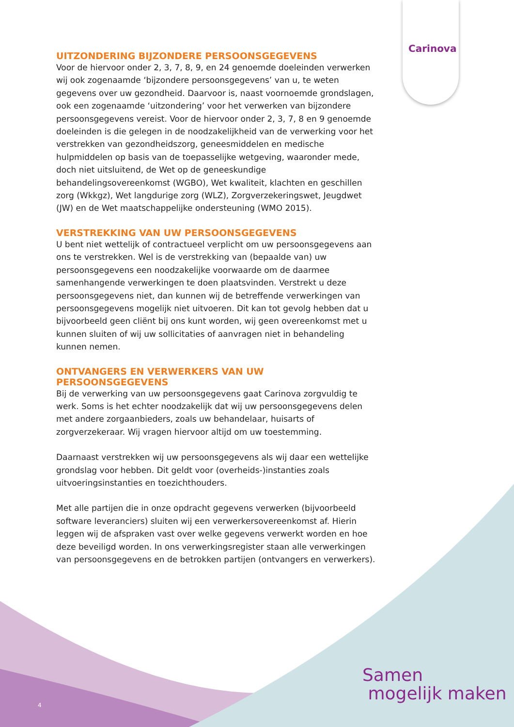Carinova
UITZONDERING BIJZONDERE PERSOONSGEGEVENS
Voor de hiervoor onder 2, 3, 7, 8, 9, en 24 genoemde doeleinden verwerken wij ook zogenaamde ‘bijzondere persoonsgegevens’ van u, te weten gegevens over uw gezondheid. Daarvoor is, naast voornoemde grondslagen, ook een zogenaamde ‘uitzondering’ voor het verwerken van bijzondere persoonsgegevens vereist. Voor de hiervoor onder 2, 3, 7, 8 en 9 genoemde doeleinden is die gelegen in de noodzakelijkheid van de verwerking voor het verstrekken van gezondheidszorg, geneesmiddelen en medische hulpmiddelen op basis van de toepasselijke wetgeving, waaronder mede, doch niet uitsluitend, de Wet op de geneeskundige behandelingsovereenkomst (WGBO), Wet kwaliteit, klachten en geschillen zorg (Wkkgz), Wet langdurige zorg (WLZ), Zorgverzekeringswet, Jeugdwet (JW) en de Wet maatschappelijke ondersteuning (WMO 2015).
VERSTREKKING VAN UW PERSOONSGEGEVENS
U bent niet wettelijk of contractueel verplicht om uw persoonsgegevens aan ons te verstrekken. Wel is de verstrekking van (bepaalde van) uw persoonsgegevens een noodzakelijke voorwaarde om de daarmee samenhangende verwerkingen te doen plaatsvinden. Verstrekt u deze persoonsgegevens niet, dan kunnen wij de betreffende verwerkingen van persoonsgegevens mogelijk niet uitvoeren. Dit kan tot gevolg hebben dat u bijvoorbeeld geen cliënt bij ons kunt worden, wij geen overeenkomst met u kunnen sluiten of wij uw sollicitaties of aanvragen niet in behandeling kunnen nemen.
ONTVANGERS EN VERWERKERS VAN UW PERSOONSGEGEVENS
Bij de verwerking van uw persoonsgegevens gaat Carinova zorgvuldig te werk. Soms is het echter noodzakelijk dat wij uw persoonsgegevens delen met andere zorgaanbieders, zoals uw behandelaar, huisarts of zorgverzekeraar. Wij vragen hiervoor altijd om uw toestemming.
Daarnaast verstrekken wij uw persoonsgegevens als wij daar een wettelijke grondslag voor hebben. Dit geldt voor (overheids-)instanties zoals uitvoeringsinstanties en toezichthouders.
Met alle partijen die in onze opdracht gegevens verwerken (bijvoorbeeld software leveranciers) sluiten wij een verwerkersovereenkomst af. Hierin leggen wij de afspraken vast over welke gegevens verwerkt worden en hoe deze beveiligd worden. In ons verwerkingsregister staan alle verwerkingen van persoonsgegevens en de betrokken partijen (ontvangers en verwerkers).
Samen
mogelijk maken
4